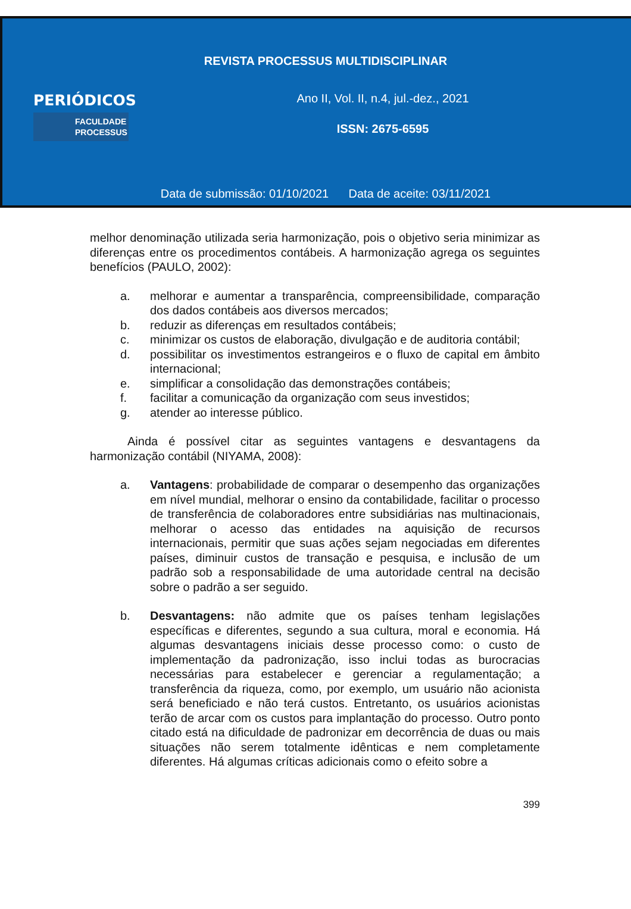REVISTA PROCESSUS MULTIDISCIPLINAR
PERIÓDICOS
FACULDADE
PROCESSUS
Ano II, Vol. II, n.4, jul.-dez., 2021
ISSN: 2675-6595
Data de submissão: 01/10/2021 Data de aceite: 03/11/2021
melhor denominação utilizada seria harmonização, pois o objetivo seria minimizar as diferenças entre os procedimentos contábeis. A harmonização agrega os seguintes benefícios (PAULO, 2002):
a. melhorar e aumentar a transparência, compreensibilidade, comparação dos dados contábeis aos diversos mercados;
b. reduzir as diferenças em resultados contábeis;
c. minimizar os custos de elaboração, divulgação e de auditoria contábil;
d. possibilitar os investimentos estrangeiros e o fluxo de capital em âmbito internacional;
e. simplificar a consolidação das demonstrações contábeis;
f. facilitar a comunicação da organização com seus investidos;
g. atender ao interesse público.
Ainda é possível citar as seguintes vantagens e desvantagens da harmonização contábil (NIYAMA, 2008):
a. Vantagens: probabilidade de comparar o desempenho das organizações em nível mundial, melhorar o ensino da contabilidade, facilitar o processo de transferência de colaboradores entre subsidiárias nas multinacionais, melhorar o acesso das entidades na aquisição de recursos internacionais, permitir que suas ações sejam negociadas em diferentes países, diminuir custos de transação e pesquisa, e inclusão de um padrão sob a responsabilidade de uma autoridade central na decisão sobre o padrão a ser seguido.
b. Desvantagens: não admite que os países tenham legislações específicas e diferentes, segundo a sua cultura, moral e economia. Há algumas desvantagens iniciais desse processo como: o custo de implementação da padronização, isso inclui todas as burocracias necessárias para estabelecer e gerenciar a regulamentação; a transferência da riqueza, como, por exemplo, um usuário não acionista será beneficiado e não terá custos. Entretanto, os usuários acionistas terão de arcar com os custos para implantação do processo. Outro ponto citado está na dificuldade de padronizar em decorrência de duas ou mais situações não serem totalmente idênticas e nem completamente diferentes. Há algumas críticas adicionais como o efeito sobre a
399